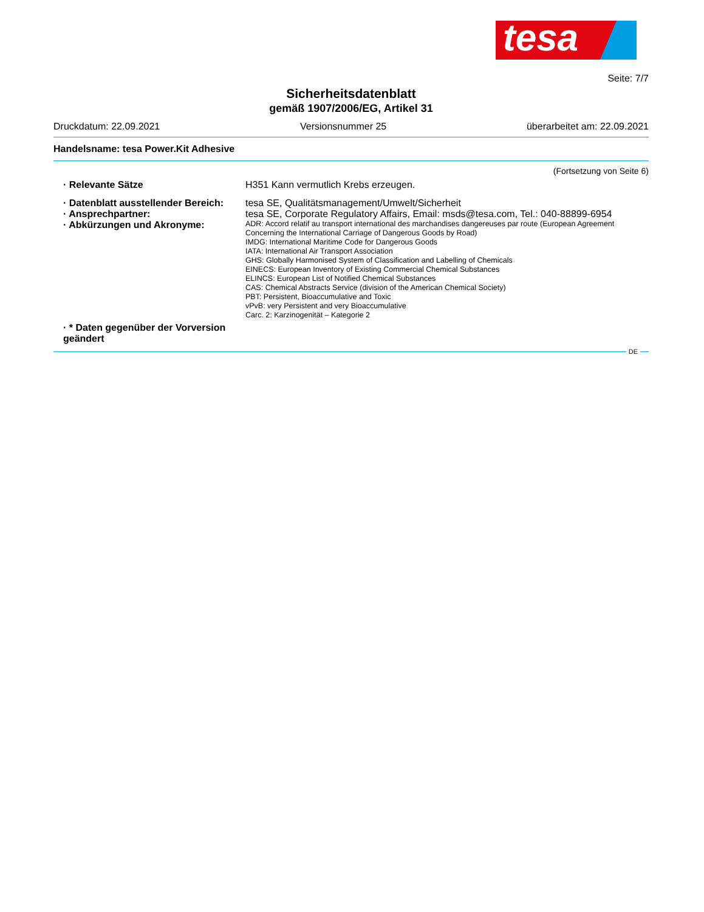tesa
Seite: 7/7
Sicherheitsdatenblatt
gemäß 1907/2006/EG, Artikel 31
Druckdatum: 22.09.2021 Versionsnummer 25 überarbeitet am: 22.09.2021
Handelsname: tesa Power.Kit Adhesive
(Fortsetzung von Seite 6)
· Relevante Sätze H351 Kann vermutlich Krebs erzeugen.
· Datenblatt ausstellender Bereich:
tesa SE, Qualitätsmanagement/Umwelt/Sicherheit
· Ansprechpartner: tesa SE, Corporate Regulatory Affairs, Email: msds@tesa.com, Tel.: 040-88899-6954
· Abkürzungen und Akronyme:
ADR: Accord relatif au transport international des marchandises dangereuses par route (European Agreement Concerning the International Carriage of Dangerous Goods by Road)
IMDG: International Maritime Code for Dangerous Goods
IATA: International Air Transport Association
GHS: Globally Harmonised System of Classification and Labelling of Chemicals
EINECS: European Inventory of Existing Commercial Chemical Substances
ELINCS: European List of Notified Chemical Substances
CAS: Chemical Abstracts Service (division of the American Chemical Society)
PBT: Persistent, Bioaccumulative and Toxic
vPvB: very Persistent and very Bioaccumulative
Carc. 2: Karzinogenität – Kategorie 2
· * Daten gegenüber der Vorversion geändert
DE